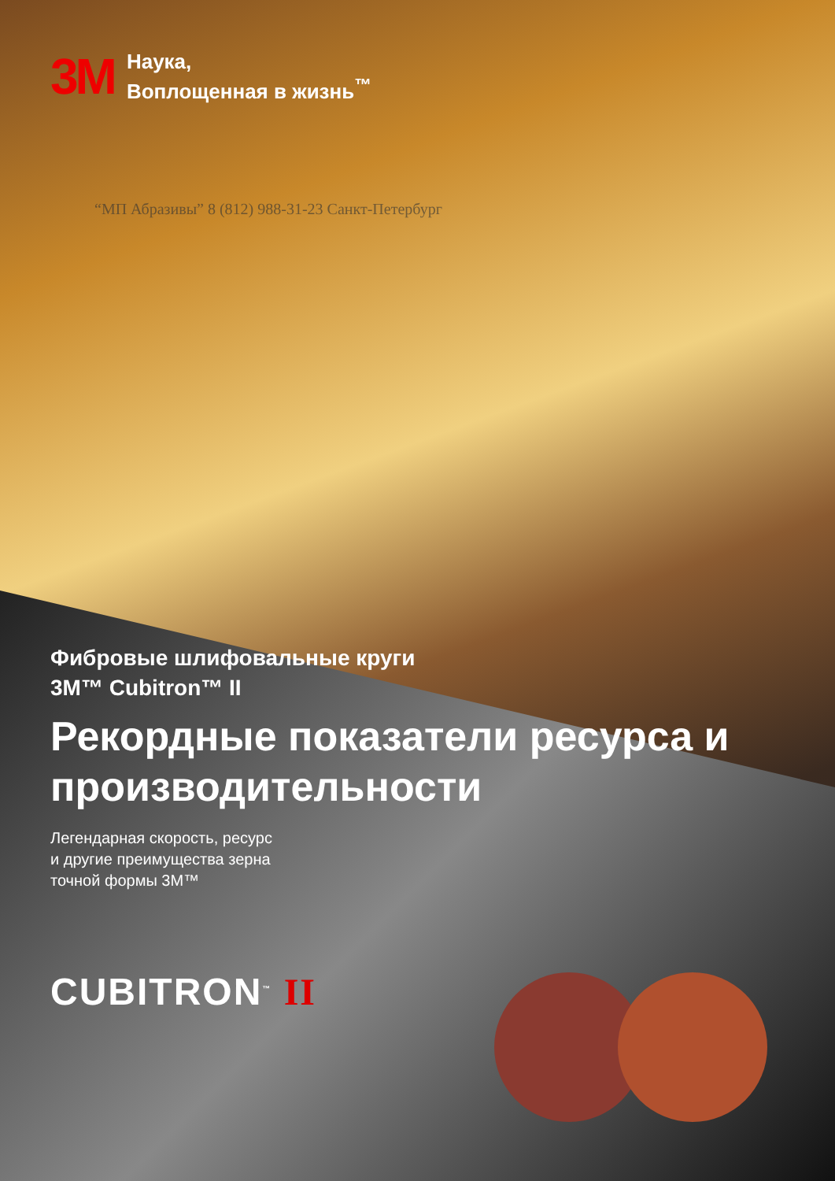3M
Наука,
Воплощенная в жизнь<sup>™</sup>
“МП Абразивы” 8 (812) 988-31-23 Санкт-Петербург
Фибровые шлифовальные круги
3M™ Cubitron™ II
Рекордные показатели ресурса и производительности
Легендарная скорость, ресурс
и другие преимущества зерна
точной формы 3M™
CUBITRON<sup>™</sup> II